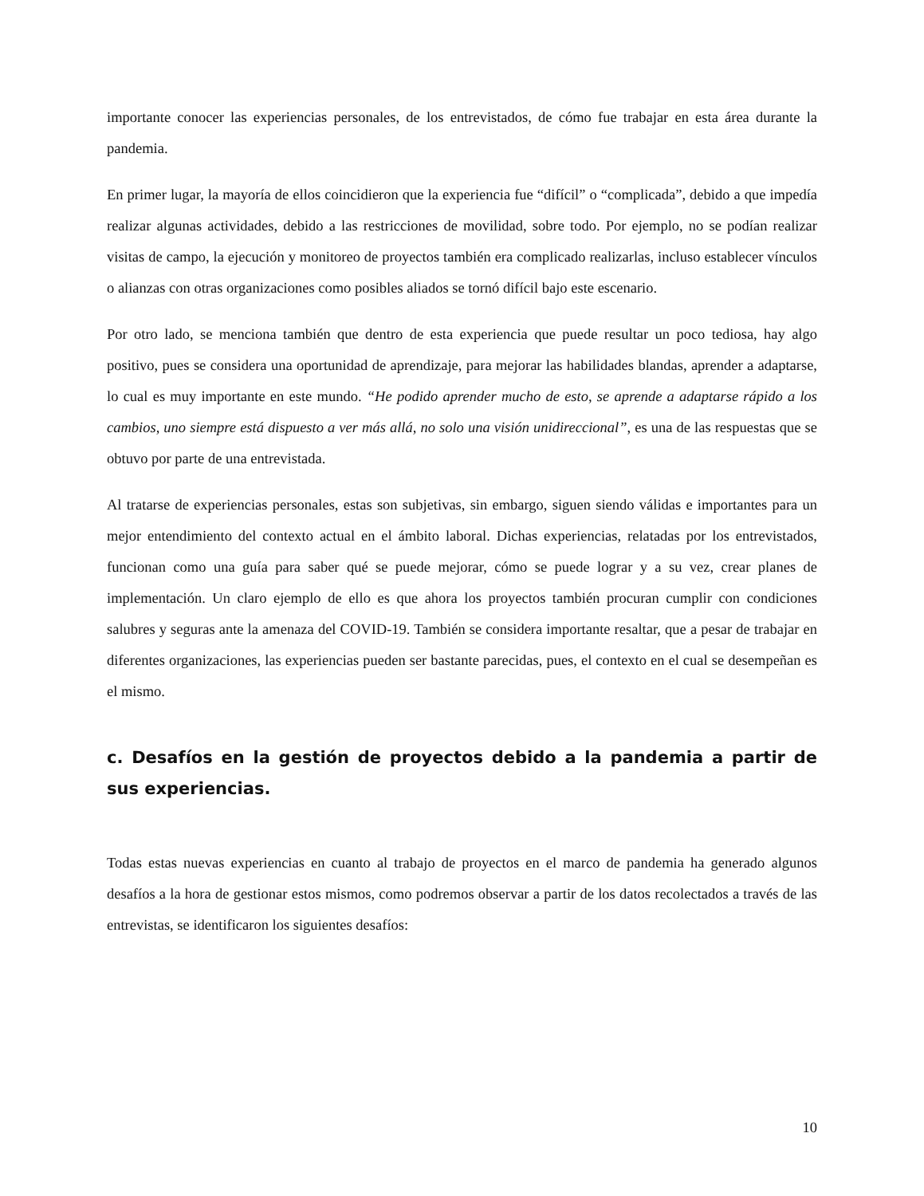importante conocer las experiencias personales, de los entrevistados, de cómo fue trabajar en esta área durante la pandemia.
En primer lugar, la mayoría de ellos coincidieron que la experiencia fue “difícil” o “complicada”, debido a que impedía realizar algunas actividades, debido a las restricciones de movilidad, sobre todo. Por ejemplo, no se podían realizar visitas de campo, la ejecución y monitoreo de proyectos también era complicado realizarlas, incluso establecer vínculos o alianzas con otras organizaciones como posibles aliados se tornó difícil bajo este escenario.
Por otro lado, se menciona también que dentro de esta experiencia que puede resultar un poco tediosa, hay algo positivo, pues se considera una oportunidad de aprendizaje, para mejorar las habilidades blandas, aprender a adaptarse, lo cual es muy importante en este mundo. “He podido aprender mucho de esto, se aprende a adaptarse rápido a los cambios, uno siempre está dispuesto a ver más allá, no solo una visión unidireccional”, es una de las respuestas que se obtuvo por parte de una entrevistada.
Al tratarse de experiencias personales, estas son subjetivas, sin embargo, siguen siendo válidas e importantes para un mejor entendimiento del contexto actual en el ámbito laboral. Dichas experiencias, relatadas por los entrevistados, funcionan como una guía para saber qué se puede mejorar, cómo se puede lograr y a su vez, crear planes de implementación. Un claro ejemplo de ello es que ahora los proyectos también procuran cumplir con condiciones salubres y seguras ante la amenaza del COVID-19. También se considera importante resaltar, que a pesar de trabajar en diferentes organizaciones, las experiencias pueden ser bastante parecidas, pues, el contexto en el cual se desempeñan es el mismo.
c. Desafíos en la gestión de proyectos debido a la pandemia a partir de sus experiencias.
Todas estas nuevas experiencias en cuanto al trabajo de proyectos en el marco de pandemia ha generado algunos desafíos a la hora de gestionar estos mismos, como podremos observar a partir de los datos recolectados a través de las entrevistas, se identificaron los siguientes desafíos:
10